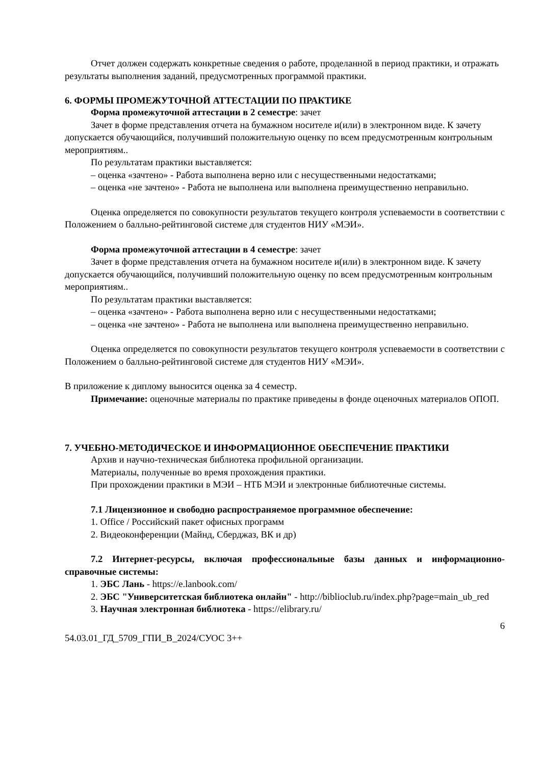Отчет должен содержать конкретные сведения о работе, проделанной в период практики, и отражать результаты выполнения заданий, предусмотренных программой практики.
6. ФОРМЫ ПРОМЕЖУТОЧНОЙ АТТЕСТАЦИИ ПО ПРАКТИКЕ
Форма промежуточной аттестации в 2 семестре: зачет
Зачет в форме представления отчета на бумажном носителе и(или) в электронном виде. К зачету допускается обучающийся, получивший положительную оценку по всем предусмотренным контрольным мероприятиям..
По результатам практики выставляется:
– оценка «зачтено» - Работа выполнена верно или с несущественными недостатками;
– оценка «не зачтено» - Работа не выполнена или выполнена преимущественно неправильно.
Оценка определяется по совокупности результатов текущего контроля успеваемости в соответствии с Положением о балльно-рейтинговой системе для студентов НИУ «МЭИ».
Форма промежуточной аттестации в 4 семестре: зачет
Зачет в форме представления отчета на бумажном носителе и(или) в электронном виде. К зачету допускается обучающийся, получивший положительную оценку по всем предусмотренным контрольным мероприятиям..
По результатам практики выставляется:
– оценка «зачтено» - Работа выполнена верно или с несущественными недостатками;
– оценка «не зачтено» - Работа не выполнена или выполнена преимущественно неправильно.
Оценка определяется по совокупности результатов текущего контроля успеваемости в соответствии с Положением о балльно-рейтинговой системе для студентов НИУ «МЭИ».
В приложение к диплому выносится оценка за 4 семестр.
Примечание: оценочные материалы по практике приведены в фонде оценочных материалов ОПОП.
7. УЧЕБНО-МЕТОДИЧЕСКОЕ И ИНФОРМАЦИОННОЕ ОБЕСПЕЧЕНИЕ ПРАКТИКИ
Архив и научно-техническая библиотека профильной организации.
Материалы, полученные во время прохождения практики.
При прохождении практики в МЭИ – НТБ МЭИ и электронные библиотечные системы.
7.1 Лицензионное и свободно распространяемое программное обеспечение:
1. Office / Российский пакет офисных программ
2. Видеоконференции (Майнд, Сберджаз, ВК и др)
7.2 Интернет-ресурсы, включая профессиональные базы данных и информационно-справочные системы:
1. ЭБС Лань - https://e.lanbook.com/
2. ЭБС "Университетская библиотека онлайн" - http://biblioclub.ru/index.php?page=main_ub_red
3. Научная электронная библиотека - https://elibrary.ru/
6
54.03.01_ГД_5709_ГПИ_В_2024/СУОС 3++